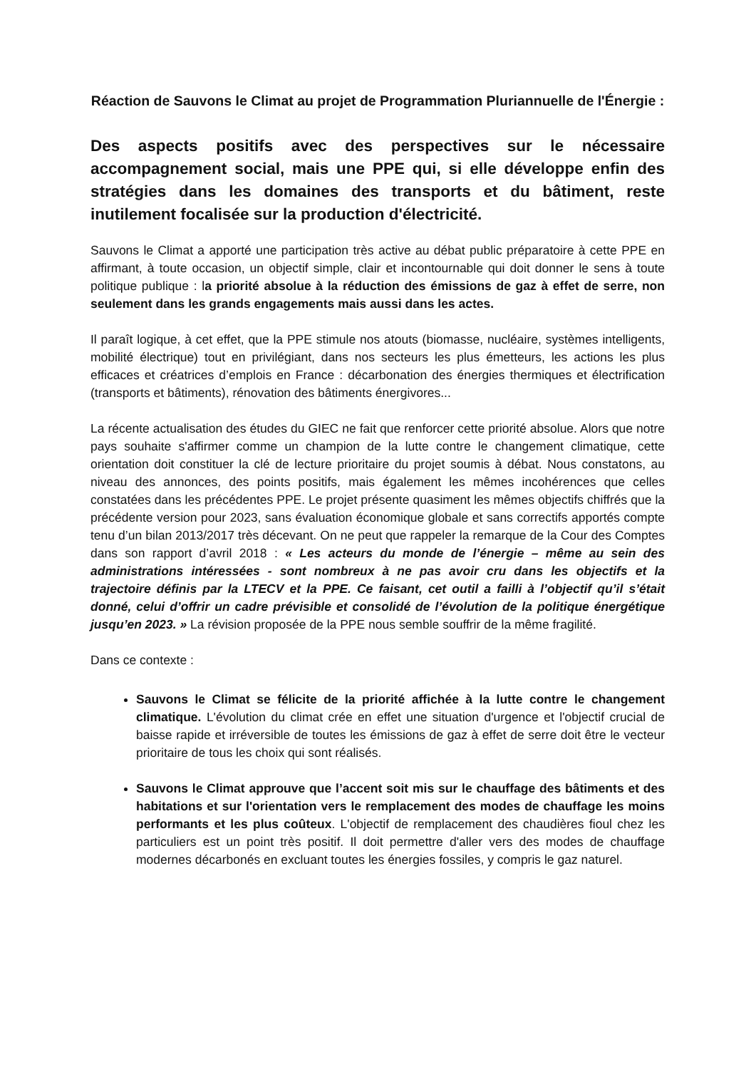Réaction de Sauvons le Climat au projet de Programmation Pluriannuelle de l'Énergie :
Des aspects positifs avec des perspectives sur le nécessaire accompagnement social, mais une PPE qui, si elle développe enfin des stratégies dans les domaines des transports et du bâtiment, reste inutilement focalisée sur la production d'électricité.
Sauvons le Climat a apporté une participation très active au débat public préparatoire à cette PPE en affirmant, à toute occasion, un objectif simple, clair et incontournable qui doit donner le sens à toute politique publique : la priorité absolue à la réduction des émissions de gaz à effet de serre, non seulement dans les grands engagements mais aussi dans les actes.
Il paraît logique, à cet effet, que la PPE stimule nos atouts (biomasse, nucléaire, systèmes intelligents, mobilité électrique) tout en privilégiant, dans nos secteurs les plus émetteurs, les actions les plus efficaces et créatrices d’emplois en France : décarbonation des énergies thermiques et électrification (transports et bâtiments), rénovation des bâtiments énergivores...
La récente actualisation des études du GIEC ne fait que renforcer cette priorité absolue. Alors que notre pays souhaite s'affirmer comme un champion de la lutte contre le changement climatique, cette orientation doit constituer la clé de lecture prioritaire du projet soumis à débat. Nous constatons, au niveau des annonces, des points positifs, mais également les mêmes incohérences que celles constatées dans les précédentes PPE. Le projet présente quasiment les mêmes objectifs chiffrés que la précédente version pour 2023, sans évaluation économique globale et sans correctifs apportés compte tenu d’un bilan 2013/2017 très décevant. On ne peut que rappeler la remarque de la Cour des Comptes dans son rapport d’avril 2018 : « Les acteurs du monde de l’énergie – même au sein des administrations intéressées - sont nombreux à ne pas avoir cru dans les objectifs et la trajectoire définis par la LTECV et la PPE. Ce faisant, cet outil a failli à l’objectif qu’il s’était donné, celui d’offrir un cadre prévisible et consolidé de l’évolution de la politique énergétique jusqu’en 2023. » La révision proposée de la PPE nous semble souffrir de la même fragilité.
Dans ce contexte :
Sauvons le Climat se félicite de la priorité affichée à la lutte contre le changement climatique. L'évolution du climat crée en effet une situation d'urgence et l'objectif crucial de baisse rapide et irréversible de toutes les émissions de gaz à effet de serre doit être le vecteur prioritaire de tous les choix qui sont réalisés.
Sauvons le Climat approuve que l’accent soit mis sur le chauffage des bâtiments et des habitations et sur l'orientation vers le remplacement des modes de chauffage les moins performants et les plus coûteux. L'objectif de remplacement des chaudières fioul chez les particuliers est un point très positif. Il doit permettre d'aller vers des modes de chauffage modernes décarbonés en excluant toutes les énergies fossiles, y compris le gaz naturel.